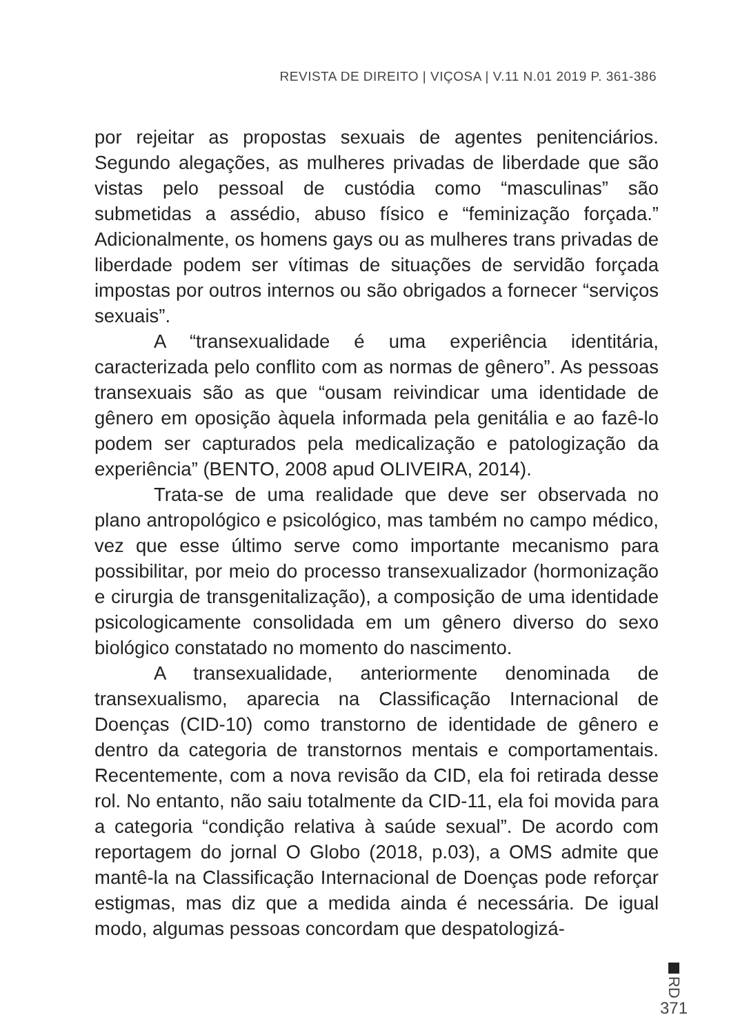REVISTA DE DIREITO | VIÇOSA | V.11 N.01 2019 P. 361-386
por rejeitar as propostas sexuais de agentes penitenciários. Segundo alegações, as mulheres privadas de liberdade que são vistas pelo pessoal de custódia como “masculinas” são submetidas a assédio, abuso físico e “feminização forçada.” Adicionalmente, os homens gays ou as mulheres trans privadas de liberdade podem ser vítimas de situações de servidão forçada impostas por outros internos ou são obrigados a fornecer “serviços sexuais”.
A “transexualidade é uma experiência identitária, caracterizada pelo conflito com as normas de gênero”. As pessoas transexuais são as que “ousam reivindicar uma identidade de gênero em oposição àquela informada pela genitália e ao fazê-lo podem ser capturados pela medicalização e patologização da experiência” (BENTO, 2008 apud OLIVEIRA, 2014).
Trata-se de uma realidade que deve ser observada no plano antropológico e psicológico, mas também no campo médico, vez que esse último serve como importante mecanismo para possibilitar, por meio do processo transexualizador (hormonização e cirurgia de transgenitalização), a composição de uma identidade psicologicamente consolidada em um gênero diverso do sexo biológico constatado no momento do nascimento.
A transexualidade, anteriormente denominada de transexualismo, aparecia na Classificação Internacional de Doenças (CID-10) como transtorno de identidade de gênero e dentro da categoria de transtornos mentais e comportamentais. Recentemente, com a nova revisão da CID, ela foi retirada desse rol. No entanto, não saiu totalmente da CID-11, ela foi movida para a categoria “condição relativa à saúde sexual”. De acordo com reportagem do jornal O Globo (2018, p.03), a OMS admite que mantê-la na Classificação Internacional de Doenças pode reforçar estigmas, mas diz que a medida ainda é necessária. De igual modo, algumas pessoas concordam que despatologizá-
RD
371